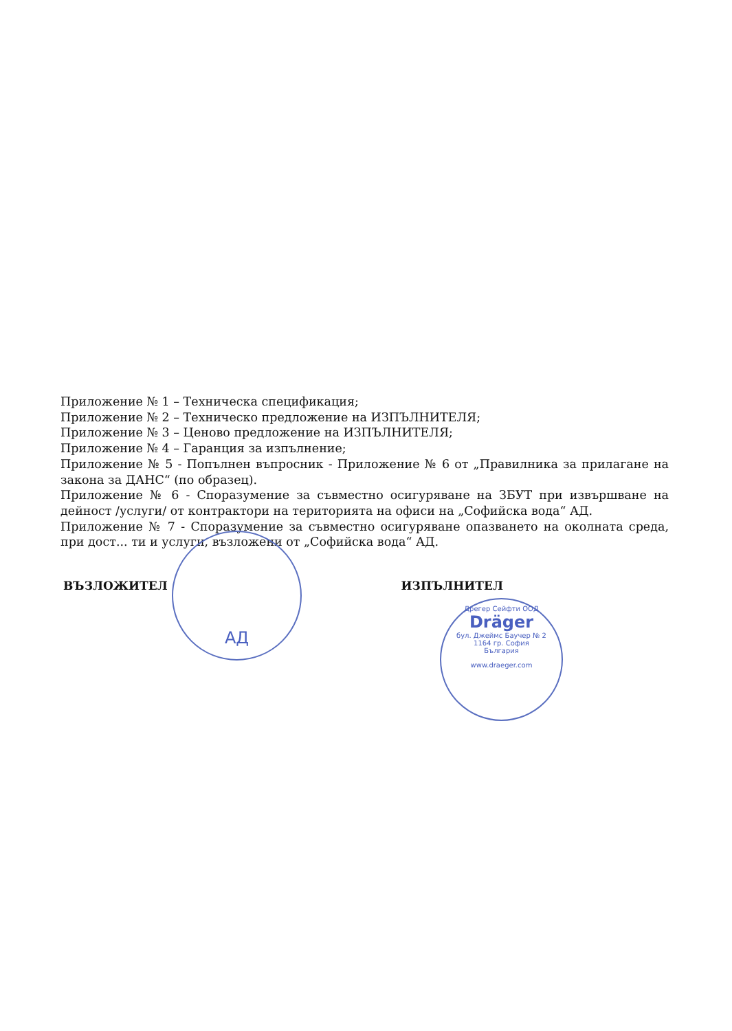Приложение № 1 – Техническа спецификация;
Приложение № 2 – Техническо предложение на ИЗПЪЛНИТЕЛЯ;
Приложение № 3 – Ценово предложение на ИЗПЪЛНИТЕЛЯ;
Приложение № 4 – Гаранция за изпълнение;
Приложение № 5 - Попълнен въпросник - Приложение № 6 от „Правилника за прилагане на закона за ДАНС“ (по образец).
Приложение № 6 - Споразумение за съвместно осигуряване на ЗБУТ при извършване на дейност /услуги/ от контрактори на територията на офиси на „Софийска вода“ АД.
Приложение № 7 - Споразумение за съвместно осигуряване опазването на околната среда, при дост... ти и услуги, възложени от „Софийска вода“ АД.
ВЪЗЛОЖИТЕЛ ИЗПЪЛНИТЕЛ
АД
Дрегер Сейфти ООД
Dräger
бул. Джеймс Баучер № 2
1164 гр. София
България
www.draeger.com